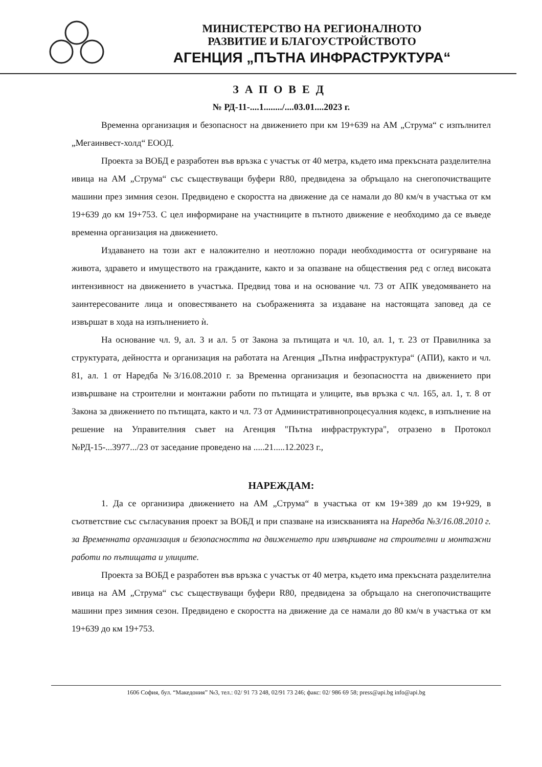МИНИСТЕРСТВО НА РЕГИОНАЛНОТО
РАЗВИТИЕ И БЛАГОУСТРОЙСТВОТО
АГЕНЦИЯ „ПЪТНА ИНФРАСТРУКТУРА“
ЗАПОВЕД
№ РД-11-....1......../....03.01....2023 г.
Временна организация и безопасност на движението при км 19+639 на АМ „Струма“ с изпълнител „Мегаинвест-холд“ ЕООД.
Проекта за ВОБД е разработен във връзка с участък от 40 метра, където има прекъсната разделителна ивица на АМ „Струма“ със съществуващи буфери R80, предвидена за обръщало на снегопочистващите машини през зимния сезон. Предвидено е скоростта на движение да се намали до 80 км/ч в участъка от км 19+639 до км 19+753. С цел информиране на участниците в пътното движение е необходимо да се въведе временна организация на движението.
Издаването на този акт е наложително и неотложно поради необходимостта от осигуряване на живота, здравето и имуществото на гражданите, както и за опазване на обществения ред с оглед високата интензивност на движението в участъка. Предвид това и на основание чл. 73 от АПК уведомяването на заинтересованите лица и оповестяването на съображенията за издаване на настоящата заповед да се извършат в хода на изпълнението ѝ.
На основание чл. 9, ал. 3 и ал. 5 от Закона за пътищата и чл. 10, ал. 1, т. 23 от Правилника за структурата, дейността и организация на работата на Агенция „Пътна инфраструктура“ (АПИ), както и чл. 81, ал. 1 от Наредба №3/16.08.2010 г. за Временна организация и безопасността на движението при извършване на строителни и монтажни работи по пътищата и улиците, във връзка с чл. 165, ал. 1, т. 8 от Закона за движението по пътищата, както и чл. 73 от Административнопроцесуалния кодекс, в изпълнение на решение на Управителния съвет на Агенция "Пътна инфраструктура", отразено в Протокол №РД-15-...3977.../23 от заседание проведено на .....21.....12.2023 г.,
НАРЕЖДАМ:
1. Да се организира движението на АМ „Струма“ в участъка от км 19+389 до км 19+929, в съответствие със съгласувания проект за ВОБД и при спазване на изискванията на Наредба №3/16.08.2010 г. за Временната организация и безопасността на движението при извършване на строителни и монтажни работи по пътищата и улиците.
Проекта за ВОБД е разработен във връзка с участък от 40 метра, където има прекъсната разделителна ивица на АМ „Струма“ със съществуващи буфери R80, предвидена за обръщало на снегопочистващите машини през зимния сезон. Предвидено е скоростта на движение да се намали до 80 км/ч в участъка от км 19+639 до км 19+753.
1606 София, бул. “Македония” №3, тел.: 02/ 91 73 248, 02/91 73 246; факс: 02/ 986 69 58; press@api.bg info@api.bg